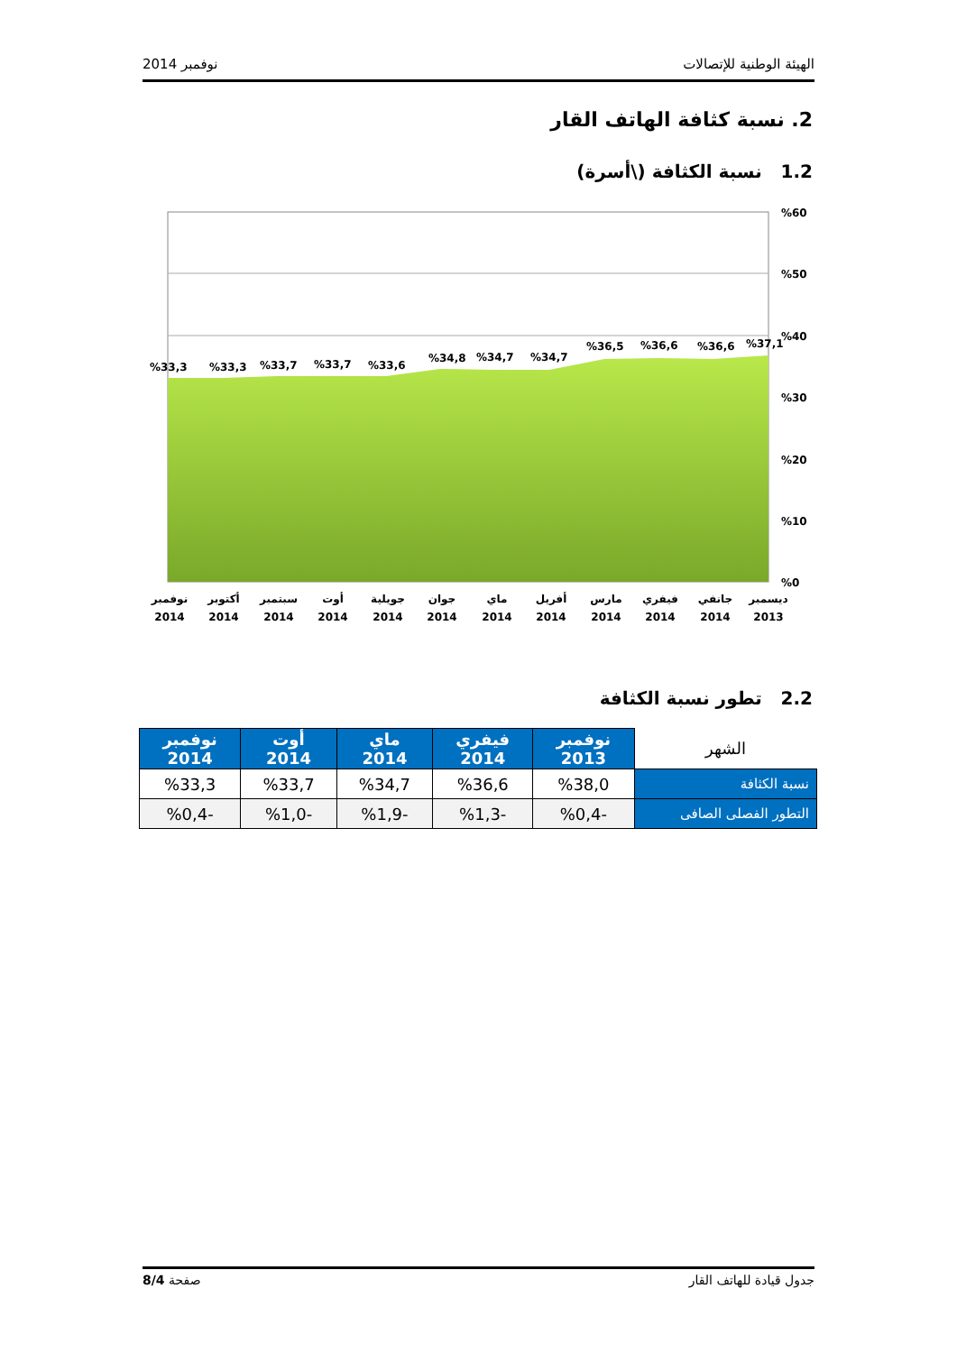الهيئة الوطنية للإتصالات نوفمبر 2014
2. نسبة كثافة الهاتف القار
1.2 نسبة الكثافة (\أسرة)
%60
%50
%40
%30
%20
%10
%0
%33,3
%33,3
%33,7
%33,7
%33,6
%34,8
%34,7
%34,7
%36,5
%36,6
%36,6
%37,1
نوفمبر
2014
أكتوبر
2014
سبتمبر
2014
أوت
2014
جويلية
2014
جوان
2014
ماي
2014
أفريل
2014
مارس
2014
فيفري
2014
جانفي
2014
ديسمبر
2013
2.2 تطور نسبة الكثافة
| الشهر | نوفمبر 2013 | فيفري 2014 | ماي 2014 | أوت 2014 | نوفمبر 2014 |
| --- | --- | --- | --- | --- | --- |
| نسبة الكثافة | %38,0 | %36,6 | %34,7 | %33,7 | %33,3 |
| التطور الفصلى الصافى | -%0,4 | -%1,3 | -%1,9 | -%1,0 | -%0,4 |
جدول قيادة للهاتف القار صفحة 8/4